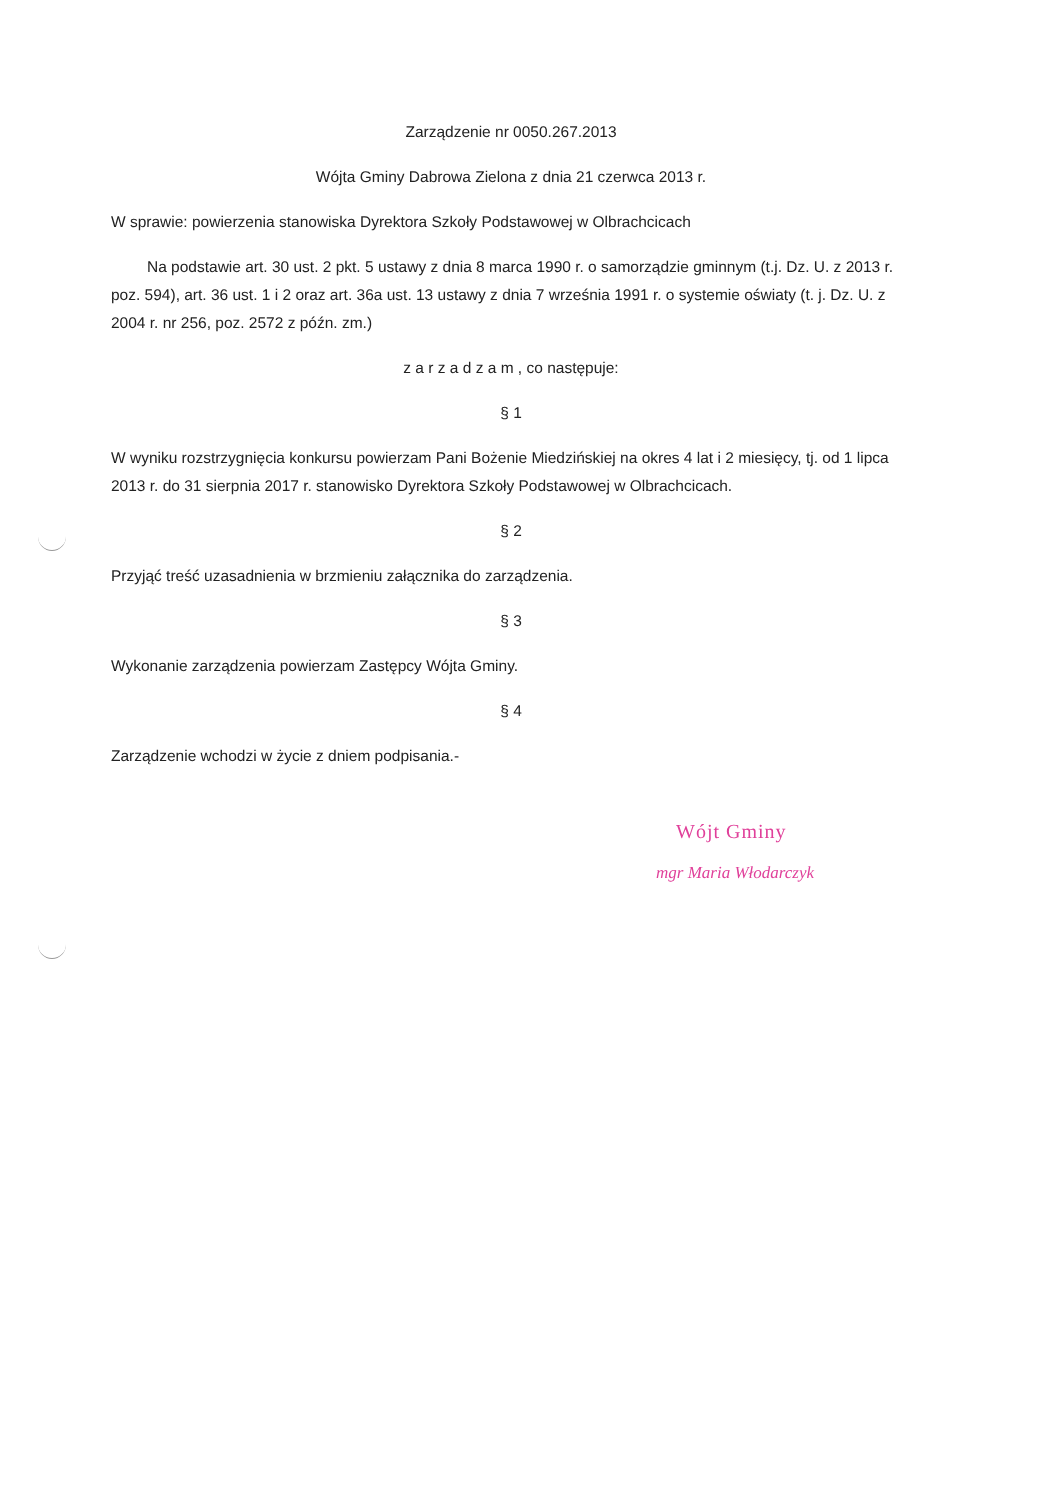Zarządzenie nr 0050.267.2013
Wójta Gminy Dabrowa Zielona z dnia 21 czerwca 2013 r.
W sprawie: powierzenia stanowiska Dyrektora Szkoły Podstawowej w Olbrachcicach
Na podstawie art. 30 ust. 2 pkt. 5 ustawy z dnia 8 marca 1990 r. o samorządzie gminnym (t.j. Dz. U. z 2013 r. poz. 594), art. 36 ust. 1 i 2 oraz art. 36a ust. 13 ustawy z dnia 7 września 1991 r. o systemie oświaty (t. j. Dz. U. z 2004 r. nr 256, poz. 2572 z późn. zm.)
z a r z a d z a m , co następuje:
§ 1
W wyniku rozstrzygnięcia konkursu powierzam Pani Bożenie Miedzińskiej na okres 4 lat i 2 miesięcy, tj. od 1 lipca 2013 r. do 31 sierpnia 2017 r. stanowisko Dyrektora Szkoły Podstawowej w Olbrachcicach.
§ 2
Przyjąć treść uzasadnienia w brzmieniu załącznika do zarządzenia.
§ 3
Wykonanie zarządzenia powierzam Zastępcy Wójta Gminy.
§ 4
Zarządzenie wchodzi w życie z dniem podpisania.-
Wójt Gminy
mgr Maria Włodarczyk